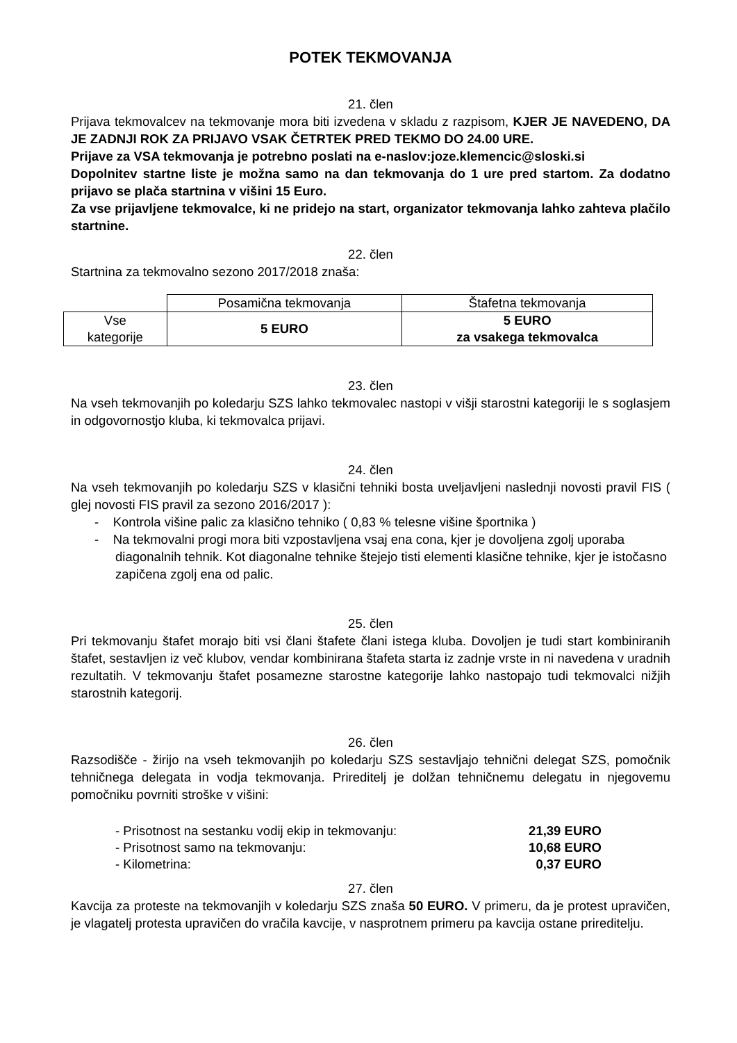POTEK TEKMOVANJA
21. člen
Prijava tekmovalcev na tekmovanje mora biti izvedena v skladu z razpisom, KJER JE NAVEDENO, DA JE ZADNJI ROK ZA PRIJAVO VSAK ČETRTEK PRED TEKMO DO 24.00 URE.
Prijave za VSA tekmovanja je potrebno poslati na e-naslov:joze.klemencic@sloski.si
Dopolnitev startne liste je možna samo na dan tekmovanja do 1 ure pred startom. Za dodatno prijavo se plača startnina v višini 15 Euro.
Za vse prijavljene tekmovalce, ki ne pridejo na start, organizator tekmovanja lahko zahteva plačilo startnine.
22. člen
Startnina za tekmovalno sezono 2017/2018 znaša:
| | Posamična tekmovanja | Štafetna tekmovanja |
| Vse kategorije | 5 EURO | 5 EURO za vsakega tekmovalca |
23. člen
Na vseh tekmovanjih po koledarju SZS lahko tekmovalec nastopi v višji starostni kategoriji le s soglasjem in odgovornostjo kluba, ki tekmovalca prijavi.
24. člen
Na vseh tekmovanjih po koledarju SZS v klasični tehniki bosta uveljavljeni naslednji novosti pravil FIS ( glej novosti FIS pravil za sezono 2016/2017 ):
- Kontrola višine palic za klasično tehniko ( 0,83 % telesne višine športnika )
- Na tekmovalni progi mora biti vzpostavljena vsaj ena cona, kjer je dovoljena zgolj uporaba diagonalnih tehnik. Kot diagonalne tehnike štejejo tisti elementi klasične tehnike, kjer je istočasno zapičena zgolj ena od palic.
25. člen
Pri tekmovanju štafet morajo biti vsi člani štafete člani istega kluba. Dovoljen je tudi start kombiniranih štafet, sestavljen iz več klubov, vendar kombinirana štafeta starta iz zadnje vrste in ni navedena v uradnih rezultatih. V tekmovanju štafet posamezne starostne kategorije lahko nastopajo tudi tekmovalci nižjih starostnih kategorij.
26. člen
Razsodišče - žirijo na vseh tekmovanjih po koledarju SZS sestavljajo tehnični delegat SZS, pomočnik tehničnega delegata in vodja tekmovanja. Prireditelj je dolžan tehničnemu delegatu in njegovemu pomočniku povrniti stroške v višini:
| - Prisotnost na sestanku vodij ekip in tekmovanju: | 21,39 EURO |
| - Prisotnost samo na tekmovanju: | 10,68 EURO |
| - Kilometrina: | 0,37 EURO |
27. člen
Kavcija za proteste na tekmovanjih v koledarju SZS znaša 50 EURO. V primeru, da je protest upravičen, je vlagatelj protesta upravičen do vračila kavcije, v nasprotnem primeru pa kavcija ostane prireditelju.